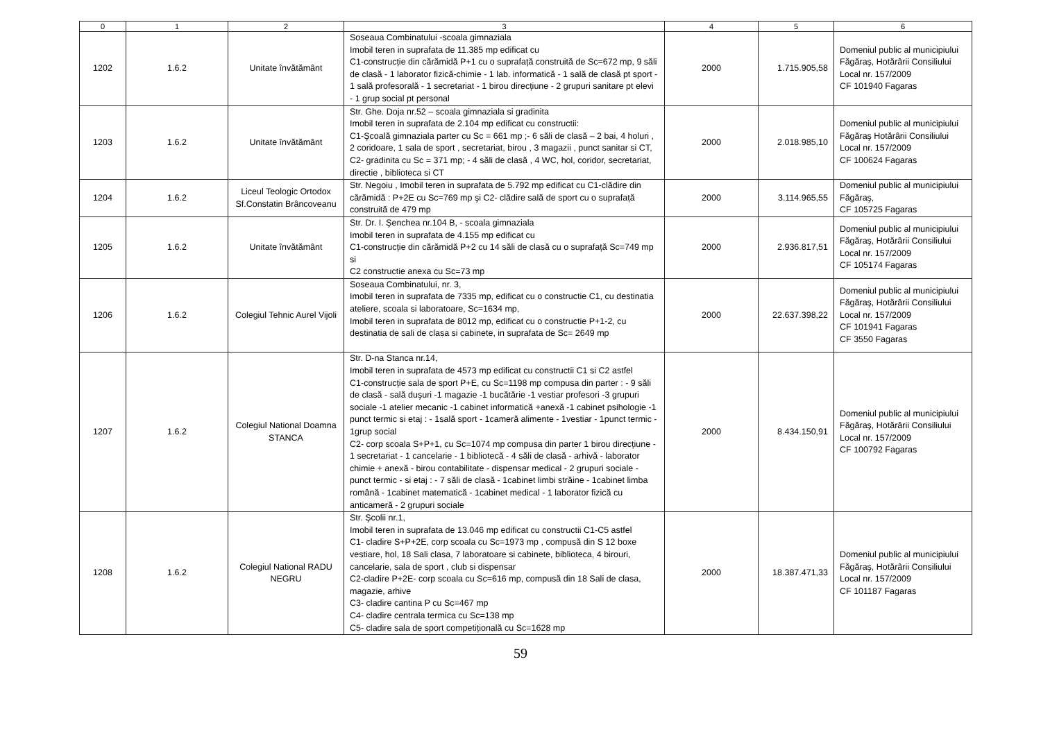| 0 | 1 | 2 | 3 | 4 | 5 | 6 |
| --- | --- | --- | --- | --- | --- | --- |
| 1202 | 1.6.2 | Unitate învătământ | Soseaua Combinatului -scoala gimnaziala Imobil teren in suprafata de 11.385 mp edificat cu C1-construcție din cărămidă P+1 cu o suprafață construită de Sc=672 mp, 9 săli de clasă - 1 laborator fizică-chimie - 1 lab. informatică - 1 sală de clasă pt sport - 1 sală profesorală - 1 secretariat - 1 birou direcțiune - 2 grupuri sanitare pt elevi - 1 grup social pt personal | 2000 | 1.715.905,58 | Domeniul public al municipiului Făgăraş, Hotărârii Consiliului Local nr. 157/2009 CF 101940 Fagaras |
| 1203 | 1.6.2 | Unitate învătământ | Str. Ghe. Doja nr.52 – scoala gimnaziala si gradinita Imobil teren in suprafata de 2.104 mp edificat cu constructii: C1-Şcoală gimnaziala parter cu Sc = 661 mp ;- 6 săli de clasă – 2 bai, 4 holuri , 2 coridoare, 1 sala de sport , secretariat, birou , 3 magazii , punct sanitar si CT, C2- gradinita cu Sc = 371 mp; - 4 săli de clasă , 4 WC, hol, coridor, secretariat, directie , biblioteca si CT | 2000 | 2.018.985,10 | Domeniul public al municipiului Făgăraş Hotărârii Consiliului Local nr. 157/2009 CF 100624 Fagaras |
| 1204 | 1.6.2 | Liceul Teologic Ortodox Sf.Constatin Brâncoveanu | Str. Negoiu , Imobil teren in suprafata de 5.792 mp edificat cu C1-clădire din cărămidă : P+2E cu Sc=769 mp şi C2- clădire sală de sport cu o suprafață construită de 479 mp | 2000 | 3.114.965,55 | Domeniul public al municipiului Făgăraş, CF 105725 Fagaras |
| 1205 | 1.6.2 | Unitate învătământ | Str. Dr. I. Şenchea nr.104 B, - scoala gimnaziala Imobil teren in suprafata de 4.155 mp edificat cu C1-construcție din cărămidă P+2 cu 14 săli de clasă cu o suprafață Sc=749 mp si C2 constructie anexa cu Sc=73 mp | 2000 | 2.936.817,51 | Domeniul public al municipiului Făgăraş, Hotărârii Consiliului Local nr. 157/2009 CF 105174 Fagaras |
| 1206 | 1.6.2 | Colegiul Tehnic Aurel Vijoli | Soseaua Combinatului, nr. 3, Imobil teren in suprafata de 7335 mp, edificat cu o constructie C1, cu destinatia ateliere, scoala si laboratoare, Sc=1634 mp, Imobil teren in suprafata de 8012 mp, edificat cu o constructie P+1-2, cu destinatia de sali de clasa si cabinete, in suprafata de Sc= 2649 mp | 2000 | 22.637.398,22 | Domeniul public al municipiului Făgăraş, Hotărârii Consiliului Local nr. 157/2009 CF 101941 Fagaras CF 3550 Fagaras |
| 1207 | 1.6.2 | Colegiul National Doamna STANCA | Str. D-na Stanca nr.14, Imobil teren in suprafata de 4573 mp edificat cu constructii C1 si C2 astfel C1-construcție sala de sport P+E, cu Sc=1198 mp compusa din parter : - 9 săli de clasă - sală duşuri -1 magazie -1 bucătărie -1 vestiar profesori -3 grupuri sociale -1 atelier mecanic -1 cabinet informatică +anexă -1 cabinet psihologie -1 punct termic si etaj : - 1sală sport - 1cameră alimente - 1vestiar - 1punct termic - 1grup social C2- corp scoala S+P+1, cu Sc=1074 mp compusa din parter 1 birou direcțiune - 1 secretariat - 1 cancelarie - 1 bibliotecă - 4 săli de clasă - arhivă - laborator chimie + anexă - birou contabilitate - dispensar medical - 2 grupuri sociale -punct termic - si etaj : - 7 săli de clasă - 1cabinet limbi străine - 1cabinet limba română - 1cabinet matematică - 1cabinet medical - 1 laborator fizică cu anticameră - 2 grupuri sociale | 2000 | 8.434.150,91 | Domeniul public al municipiului Făgăraş, Hotărârii Consiliului Local nr. 157/2009 CF 100792 Fagaras |
| 1208 | 1.6.2 | Colegiul National RADU NEGRU | Str. Şcolii nr.1, Imobil teren in suprafata de 13.046 mp edificat cu constructii C1-C5 astfel C1- cladire S+P+2E, corp scoala cu Sc=1973 mp , compusă din S 12 boxe vestiare, hol, 18 Sali clasa, 7 laboratoare si cabinete, biblioteca, 4 birouri, cancelarie, sala de sport , club si dispensar C2-cladire P+2E- corp scoala cu Sc=616 mp, compusă din 18 Sali de clasa, magazie, arhive C3- cladire cantina P cu Sc=467 mp C4- cladire centrala termica cu Sc=138 mp C5- cladire sala de sport competițională cu Sc=1628 mp | 2000 | 18.387.471,33 | Domeniul public al municipiului Făgăraş, Hotărârii Consiliului Local nr. 157/2009 CF 101187 Fagaras |
59